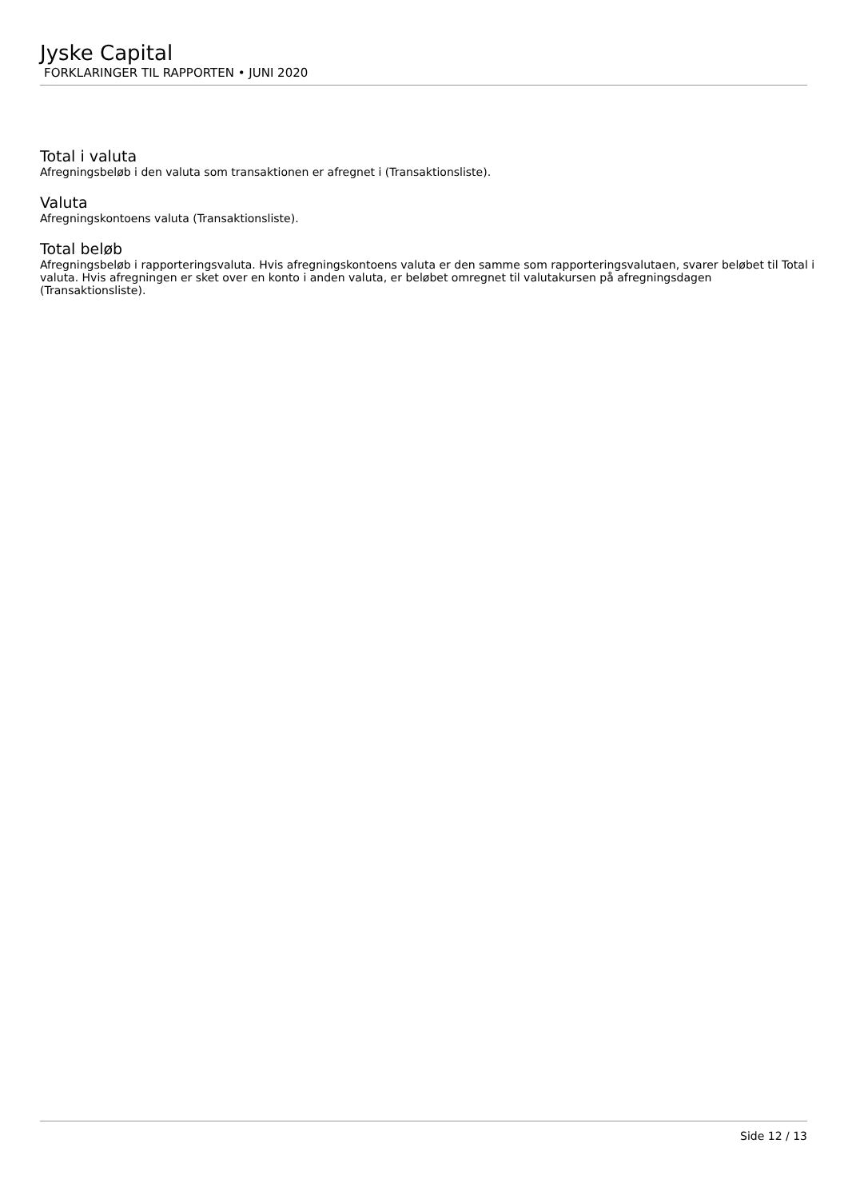Jyske Capital
FORKLARINGER TIL RAPPORTEN • JUNI 2020
Total i valuta
Afregningsbeløb i den valuta som transaktionen er afregnet i (Transaktionsliste).
Valuta
Afregningskontoens valuta (Transaktionsliste).
Total beløb
Afregningsbeløb i rapporteringsvaluta. Hvis afregningskontoens valuta er den samme som rapporteringsvalutaen, svarer beløbet til Total i valuta. Hvis afregningen er sket over en konto i anden valuta, er beløbet omregnet til valutakursen på afregningsdagen (Transaktionsliste).
Side 12 / 13